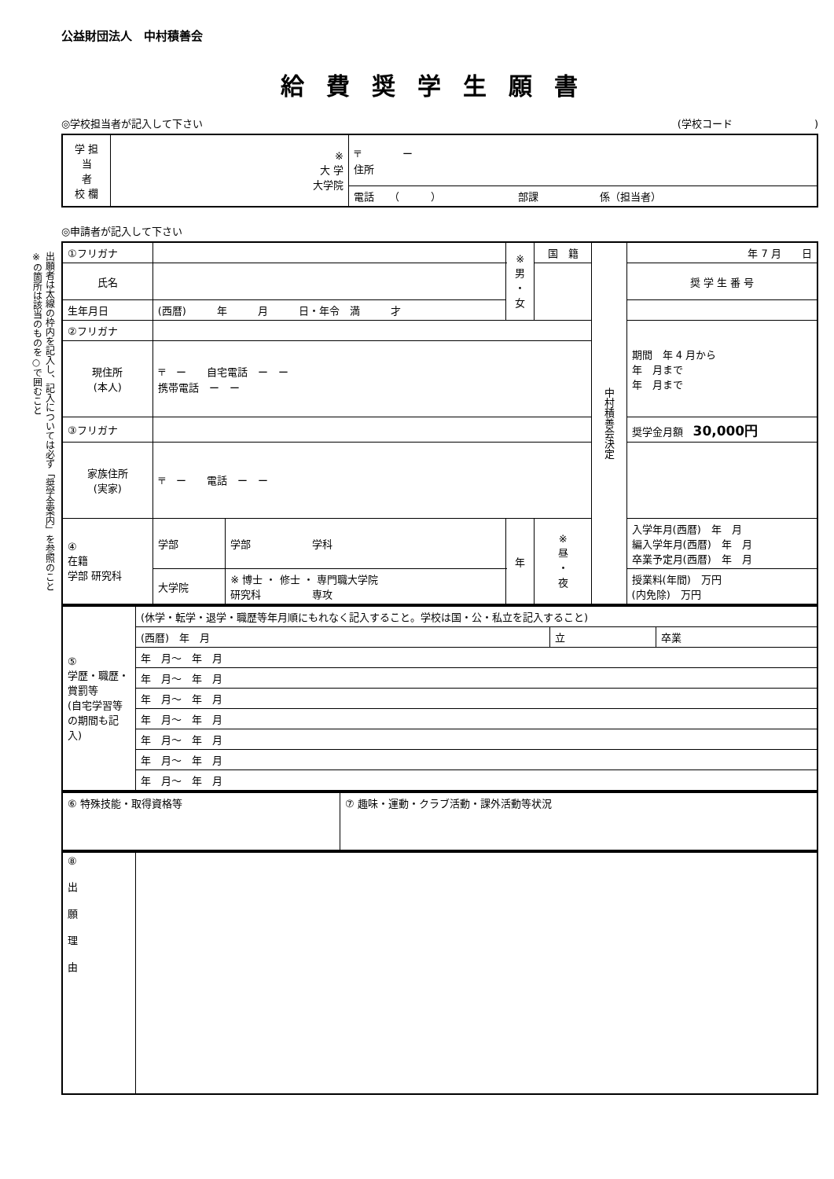出願者は太線の枠内を記入し、記入については必ず「奨学金案内」を参照のこと
※の箇所は該当のものを○で囲むこと
公益財団法人　中村積善会
給費奨学生願書
◎学校担当者が記入して下さい (学校コード　　　　　　　　)
| 学 担 当 者 校 欄 | ※ 大 学 大学院 | 〒 ー 住所 |
| | | 電話 （ ） 部課 係（担当者） |
◎申請者が記入して下さい
| ①フリガナ | | | ※ 男 ・ 女 | 国 籍 | 中村積善会決定 | 年 7 月 日 |
| 氏名 | | | | | | 奨 学 生 番 号 |
| 生年月日 | (西暦) 年 月 日・年令 満 才 | | | | | |
| ②フリガナ | | | | | | 期間 年 4 月から 年 月まで 年 月まで |
| 現住所 (本人) | 〒 ー 自宅電話 ー ー 携帯電話 ー ー | | | | | |
| ③フリガナ | | | | | | 奨学金月額 30,000円 |
| 家族住所 (実家) | 〒 ー 電話 ー ー | | | | | |
| ④ 在籍 学部 研究科 | 学部 | 学部 学科 | 年 | ※ 昼 ・ 夜 | | 入学年月(西暦) 年 月 編入学年月(西暦) 年 月 卒業予定月(西暦) 年 月 |
| | 大学院 | ※ 博士 ・ 修士 ・ 専門職大学院 研究科 専攻 | | | | 授業料(年間) 万円 (内免除) 万円 |
| ⑤ 学歴・職歴・賞罰等 (自宅学習等の期間も記入) | (休学・転学・退学・職歴等年月順にもれなく記入すること。学校は国・公・私立を記入すること) | | |
| | (西暦) 年 月 | 立 | 卒業 |
| | 年 月〜 年 月 | | |
| | 年 月〜 年 月 | | |
| | 年 月〜 年 月 | | |
| | 年 月〜 年 月 | | |
| | 年 月〜 年 月 | | |
| | 年 月〜 年 月 | | |
| | 年 月〜 年 月 | | |
| ⑥ 特殊技能・取得資格等 | ⑦ 趣味・運動・クラブ活動・課外活動等状況 |
| ⑧ 出 願 理 由 | |